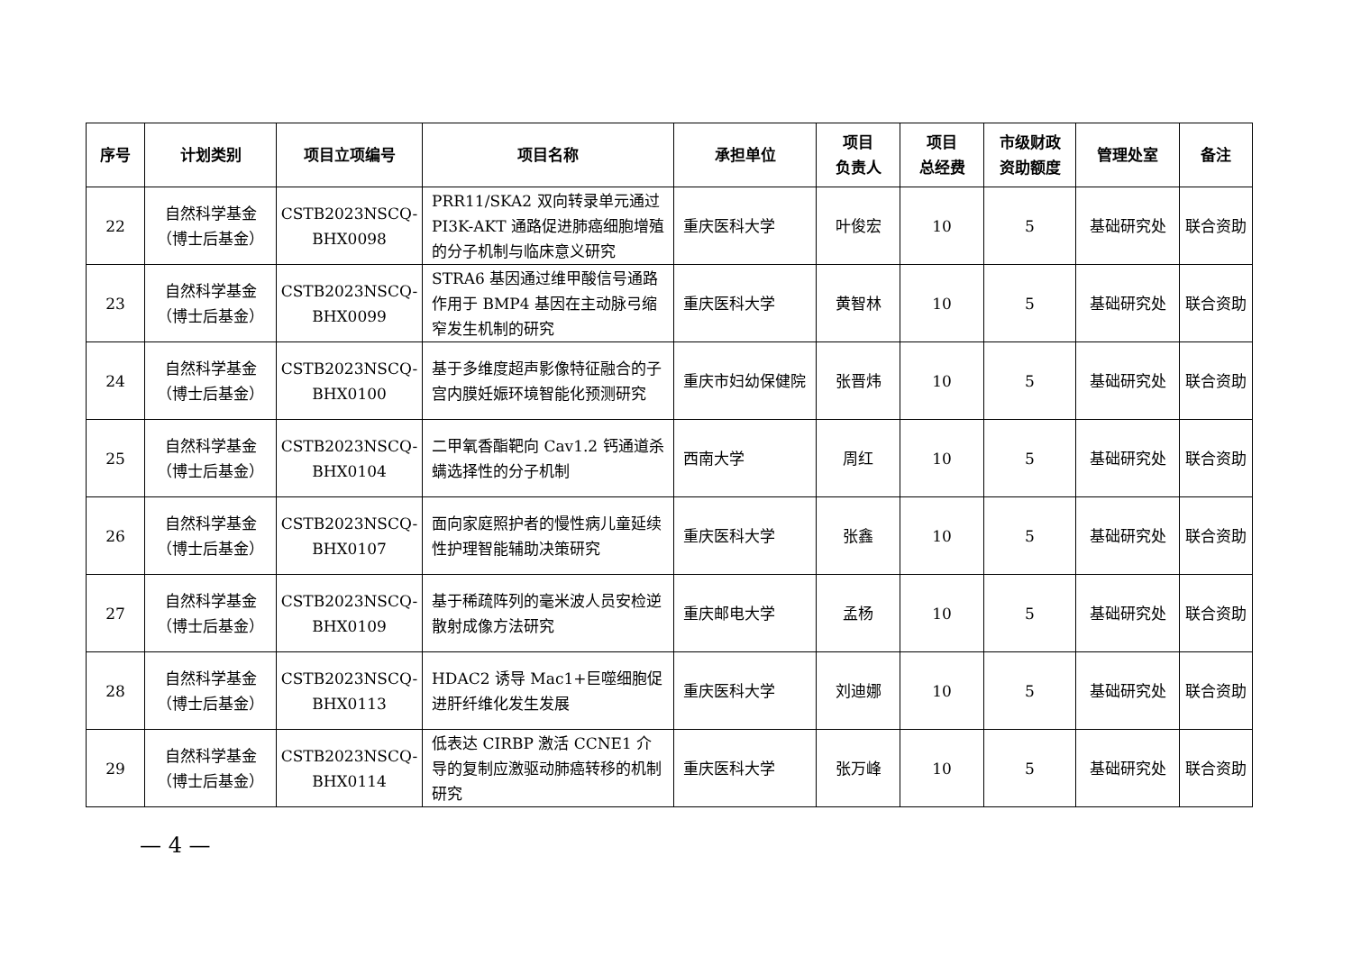| 序号 | 计划类别 | 项目立项编号 | 项目名称 | 承担单位 | 项目 负责人 | 项目 总经费 | 市级财政 资助额度 | 管理处室 | 备注 |
| --- | --- | --- | --- | --- | --- | --- | --- | --- | --- |
| 22 | 自然科学基金 （博士后基金） | CSTB2023NSCQ- BHX0098 | PRR11/SKA2 双向转录单元通过 PI3K-AKT 通路促进肺癌细胞增殖的分子机制与临床意义研究 | 重庆医科大学 | 叶俊宏 | 10 | 5 | 基础研究处 | 联合资助 |
| 23 | 自然科学基金 （博士后基金） | CSTB2023NSCQ- BHX0099 | STRA6 基因通过维甲酸信号通路作用于 BMP4 基因在主动脉弓缩窄发生机制的研究 | 重庆医科大学 | 黄智林 | 10 | 5 | 基础研究处 | 联合资助 |
| 24 | 自然科学基金 （博士后基金） | CSTB2023NSCQ- BHX0100 | 基于多维度超声影像特征融合的子宫内膜妊娠环境智能化预测研究 | 重庆市妇幼保健院 | 张晋炜 | 10 | 5 | 基础研究处 | 联合资助 |
| 25 | 自然科学基金 （博士后基金） | CSTB2023NSCQ- BHX0104 | 二甲氧香酯靶向 Cav1.2 钙通道杀螨选择性的分子机制 | 西南大学 | 周红 | 10 | 5 | 基础研究处 | 联合资助 |
| 26 | 自然科学基金 （博士后基金） | CSTB2023NSCQ- BHX0107 | 面向家庭照护者的慢性病儿童延续性护理智能辅助决策研究 | 重庆医科大学 | 张鑫 | 10 | 5 | 基础研究处 | 联合资助 |
| 27 | 自然科学基金 （博士后基金） | CSTB2023NSCQ- BHX0109 | 基于稀疏阵列的毫米波人员安检逆散射成像方法研究 | 重庆邮电大学 | 孟杨 | 10 | 5 | 基础研究处 | 联合资助 |
| 28 | 自然科学基金 （博士后基金） | CSTB2023NSCQ- BHX0113 | HDAC2 诱导 Mac1+巨噬细胞促进肝纤维化发生发展 | 重庆医科大学 | 刘迪娜 | 10 | 5 | 基础研究处 | 联合资助 |
| 29 | 自然科学基金 （博士后基金） | CSTB2023NSCQ- BHX0114 | 低表达 CIRBP 激活 CCNE1 介导的复制应激驱动肺癌转移的机制研究 | 重庆医科大学 | 张万峰 | 10 | 5 | 基础研究处 | 联合资助 |
— 4 —